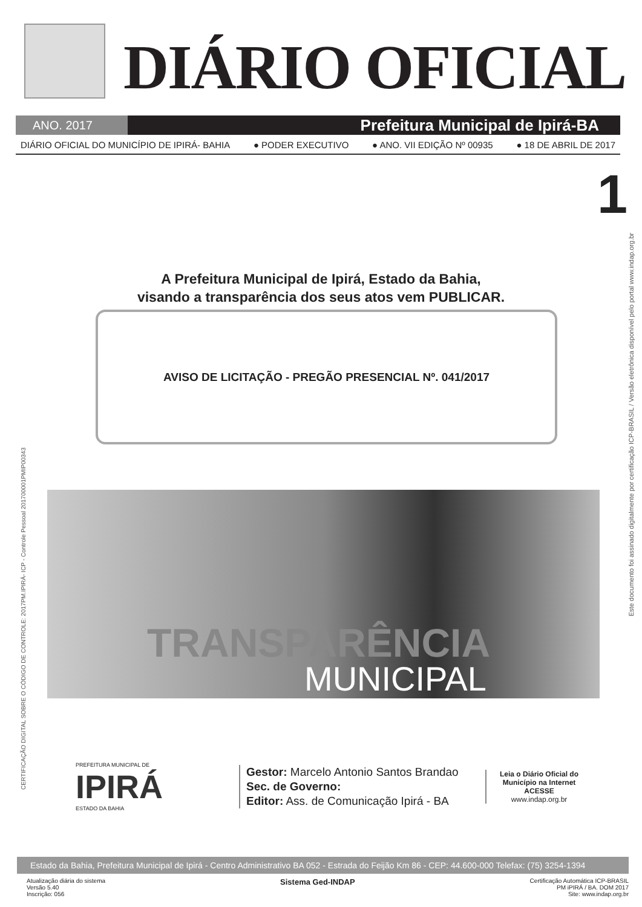DIÁRIO OFICIAL
ANO. 2017
Prefeitura Municipal de Ipirá-BA
DIÁRIO OFICIAL DO MUNICÍPIO DE IPIRÁ- BAHIA ● PODER EXECUTIVO ● ANO. VII EDIÇÃO Nº 00935 ● 18 DE ABRIL DE 2017
1
A Prefeitura Municipal de Ipirá, Estado da Bahia,
visando a transparência dos seus atos vem PUBLICAR.
AVISO DE LICITAÇÃO - PREGÃO PRESENCIAL Nº. 041/2017
TRANSPARÊNCIA
MUNICIPAL
PREFEITURA MUNICIPAL DE
IPIRÁ
ESTADO DA BAHIA
Gestor: Marcelo Antonio Santos Brandao
Sec. de Governo:
Editor: Ass. de Comunicação Ipirá - BA
Leia o Diário Oficial do Município na Internet
ACESSE
www.indap.org.br
Estado da Bahia, Prefeitura Municipal de Ipirá - Centro Administrativo BA 052 - Estrada do Feijão Km 86 - CEP: 44.600-000 Telefax: (75) 3254-1394
Atualização diária do sistema
Versão 5.40
Inscrição: 056
Sistema Ged-INDAP
Certificação Automática ICP-BRASIL
PM iPIRÁ / BA. DOM 2017
Site: www.indap.org.br
Este documento foi assinado digitalmente por certificação ICP-BRASIL / Versão eletrônica disponível pelo portal www.indap.org.br
CERTIFICAÇÃO DIGITAL SOBRE O CÓDIGO DE CONTROLE: 2017PM.IPIRÁ- ICP - Controle Pessoal 201700001PMIP00343